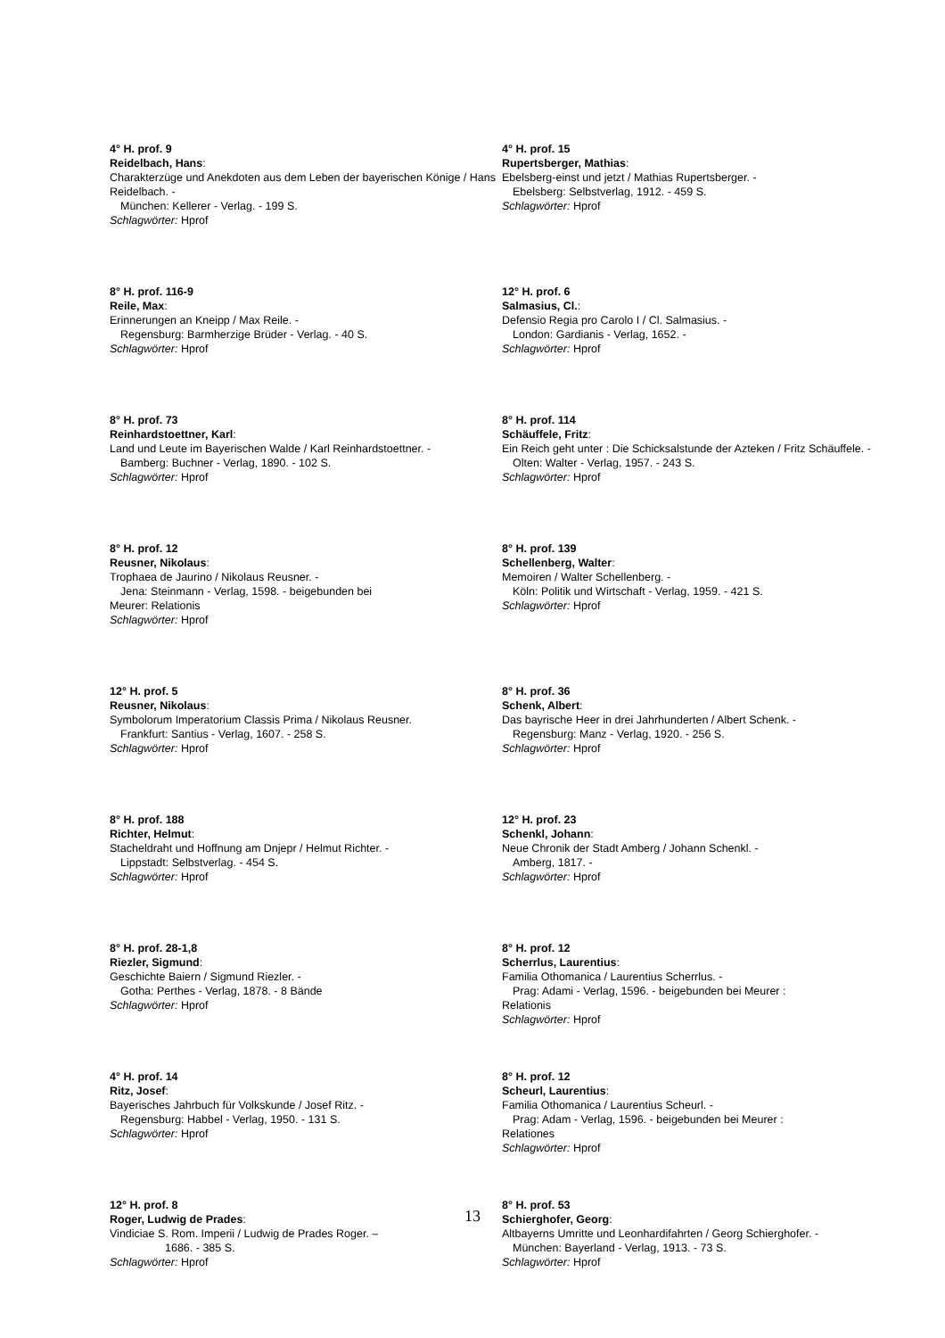4° H. prof. 9
Reidelbach, Hans:
Charakterzüge und Anekdoten aus dem Leben der bayerischen Könige / Hans Reidelbach. -
München: Kellerer - Verlag. - 199 S.
Schlagwörter: Hprof
8° H. prof. 116-9
Reile, Max:
Erinnerungen an Kneipp / Max Reile. -
Regensburg: Barmherzige Brüder - Verlag. - 40 S.
Schlagwörter: Hprof
8° H. prof. 73
Reinhardstoettner, Karl:
Land und Leute im Bayerischen Walde / Karl Reinhardstoettner. -
Bamberg: Buchner - Verlag, 1890. - 102 S.
Schlagwörter: Hprof
8° H. prof. 12
Reusner, Nikolaus:
Trophaea de Jaurino / Nikolaus Reusner. -
Jena: Steinmann - Verlag, 1598. - beigebunden bei
Meurer: Relationis
Schlagwörter: Hprof
12° H. prof. 5
Reusner, Nikolaus:
Symbolorum Imperatorium Classis Prima / Nikolaus Reusner.
Frankfurt: Santius - Verlag, 1607. - 258 S.
Schlagwörter: Hprof
8° H. prof. 188
Richter, Helmut:
Stacheldraht und Hoffnung am Dnjepr / Helmut Richter. -
Lippstadt: Selbstverlag. - 454 S.
Schlagwörter: Hprof
8° H. prof. 28-1,8
Riezler, Sigmund:
Geschichte Baiern / Sigmund Riezler. -
Gotha: Perthes - Verlag, 1878. - 8 Bände
Schlagwörter: Hprof
4° H. prof. 14
Ritz, Josef:
Bayerisches Jahrbuch für Volkskunde / Josef Ritz. -
Regensburg: Habbel - Verlag, 1950. - 131 S.
Schlagwörter: Hprof
12° H. prof. 8
Roger, Ludwig de Prades:
Vindiciae S. Rom. Imperii / Ludwig de Prades Roger. –
1686. - 385 S.
Schlagwörter: Hprof
4° H. prof. 15
Rupertsberger, Mathias:
Ebelsberg-einst und jetzt / Mathias Rupertsberger. -
Ebelsberg: Selbstverlag, 1912. - 459 S.
Schlagwörter: Hprof
12° H. prof. 6
Salmasius, Cl.:
Defensio Regia pro Carolo I / Cl. Salmasius. -
London: Gardianis - Verlag, 1652. -
Schlagwörter: Hprof
8° H. prof. 114
Schäuffele, Fritz:
Ein Reich geht unter : Die Schicksalstunde der Azteken / Fritz Schäuffele. -
Olten: Walter - Verlag, 1957. - 243 S.
Schlagwörter: Hprof
8° H. prof. 139
Schellenberg, Walter:
Memoiren / Walter Schellenberg. -
Köln: Politik und Wirtschaft - Verlag, 1959. - 421 S.
Schlagwörter: Hprof
8° H. prof. 36
Schenk, Albert:
Das bayrische Heer in drei Jahrhunderten / Albert Schenk. -
Regensburg: Manz - Verlag, 1920. - 256 S.
Schlagwörter: Hprof
12° H. prof. 23
Schenkl, Johann:
Neue Chronik der Stadt Amberg / Johann Schenkl. -
Amberg, 1817. -
Schlagwörter: Hprof
8° H. prof. 12
Scherrlus, Laurentius:
Familia Othomanica / Laurentius Scherrlus. -
Prag: Adami - Verlag, 1596. - beigebunden bei Meurer :
Relationis
Schlagwörter: Hprof
8° H. prof. 12
Scheurl, Laurentius:
Familia Othomanica / Laurentius Scheurl. -
Prag: Adam - Verlag, 1596. - beigebunden bei Meurer :
Relationes
Schlagwörter: Hprof
8° H. prof. 53
Schierghofer, Georg:
Altbayerns Umritte und Leonhardifahrten / Georg Schierghofer. -
München: Bayerland - Verlag, 1913. - 73 S.
Schlagwörter: Hprof
13